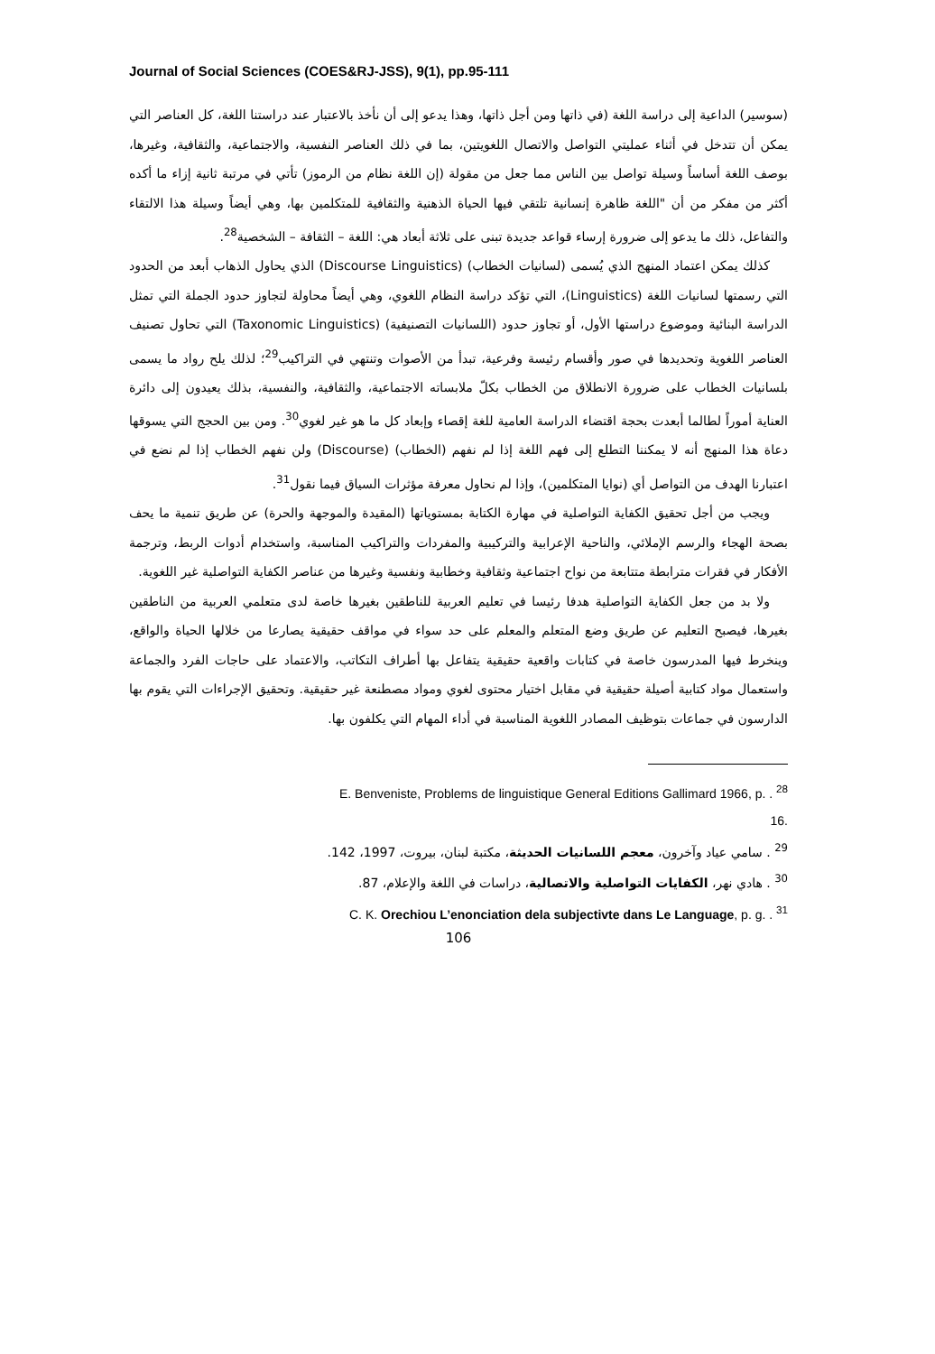Journal of Social Sciences (COES&RJ-JSS), 9(1), pp.95-111
(سوسير) الداعية إلى دراسة اللغة (في ذاتها ومن أجل ذاتها، وهذا يدعو إلى أن نأخذ بالاعتبار عند دراستنا اللغة، كل العناصر التي يمكن أن تتدخل في أثناء عمليتي التواصل والاتصال اللغويتين، بما في ذلك العناصر النفسية، والاجتماعية، والثقافية، وغيرها، بوصف اللغة أساساً وسيلة تواصل بين الناس مما جعل من مقولة (إن اللغة نظام من الرموز) تأتي في مرتبة ثانية إزاء ما أكده أكثر من مفكر من أن "اللغة ظاهرة إنسانية تلتقي فيها الحياة الذهنية والثقافية للمتكلمين بها، وهي أيضاً وسيلة هذا الالتقاء والتفاعل، ذلك ما يدعو إلى ضرورة إرساء قواعد جديدة تبنى على ثلاثة أبعاد هي: اللغة – الثقافة – الشخصية<sup>28</sup>.
كذلك يمكن اعتماد المنهج الذي يُسمى (لسانيات الخطاب) (Discourse Linguistics) الذي يحاول الذهاب أبعد من الحدود التي رسمتها لسانيات اللغة (Linguistics)، التي تؤكد دراسة النظام اللغوي، وهي أيضاً محاولة لتجاوز حدود الجملة التي تمثل الدراسة البنائية وموضوع دراستها الأول، أو تجاوز حدود (اللسانيات التصنيفية) (Taxonomic Linguistics) التي تحاول تصنيف العناصر اللغوية وتحديدها في صور وأقسام رئيسة وفرعية، تبدأ من الأصوات وتنتهي في التراكيب<sup>29</sup>؛ لذلك يلح رواد ما يسمى بلسانيات الخطاب على ضرورة الانطلاق من الخطاب بكلّ ملابساته الاجتماعية، والثقافية، والنفسية، بذلك يعيدون إلى دائرة العناية أموراً لطالما أبعدت بحجة اقتضاء الدراسة العامية للغة إقصاء وإبعاد كل ما هو غير لغوي<sup>30</sup>. ومن بين الحجج التي يسوقها دعاة هذا المنهج أنه لا يمكننا التطلع إلى فهم اللغة إذا لم نفهم (الخطاب) (Discourse) ولن نفهم الخطاب إذا لم نضع في اعتبارنا الهدف من التواصل أي (نوايا المتكلمين)، وإذا لم نحاول معرفة مؤثرات السياق فيما نقول<sup>31</sup>.
ويجب من أجل تحقيق الكفاية التواصلية في مهارة الكتابة بمستوياتها (المقيدة والموجهة والحرة) عن طريق تنمية ما يحف بصحة الهجاء والرسم الإملائي، والناحية الإعرابية والتركيبية والمفردات والتراكيب المناسبة، واستخدام أدوات الربط، وترجمة الأفكار في فقرات مترابطة متتابعة من نواح اجتماعية وثقافية وخطابية ونفسية وغيرها من عناصر الكفاية التواصلية غير اللغوية.
ولا بد من جعل الكفاية التواصلية هدفا رئيسا في تعليم العربية للناطقين بغيرها خاصة لدى متعلمي العربية من الناطقين بغيرها، فيصبح التعليم عن طريق وضع المتعلم والمعلم على حد سواء في مواقف حقيقية يصارعا من خلالها الحياة والواقع، وينخرط فيها المدرسون خاصة في كتابات واقعية حقيقية يتفاعل بها أطراف التكاتب، والاعتماد على حاجات الفرد والجماعة واستعمال مواد كتابية أصيلة حقيقية في مقابل اختيار محتوى لغوي ومواد مصطنعة غير حقيقية. وتحقيق الإجراءات التي يقوم بها الدارسون في جماعات بتوظيف المصادر اللغوية المناسبة في أداء المهام التي يكلفون بها.
E. Benveniste, Problems de linguistique General Editions Gallimard 1966, p. . <sup>28</sup>
16.
<sup>29</sup> . سامي عياد وآخرون، معجم اللسانيات الحديثة، مكتبة لبنان، بيروت، 1997، 142.
<sup>30</sup> . هادي نهر، الكفايات التواصلية والاتصالية، دراسات في اللغة والإعلام، 87.
C. K. Orechiou L’enonciation dela subjectivte dans Le Language, p. g. . <sup>31</sup>
106